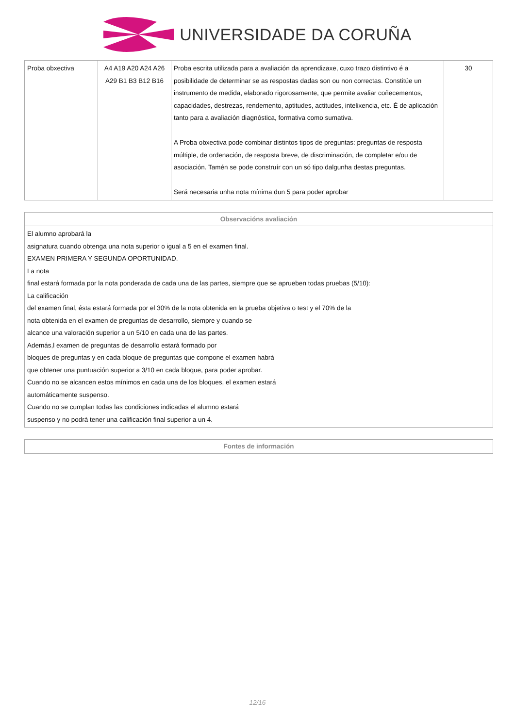UNIVERSIDADE DA CORUÑA
| Proba obxectiva | A4 A19 A20 A24 A26 A29 B1 B3 B12 B16 | Proba escrita utilizada para a avaliación da aprendizaxe, cuxo trazo distintivo é a posibilidade de determinar se as respostas dadas son ou non correctas. Constitúe un instrumento de medida, elaborado rigorosamente, que permite avaliar coñecementos, capacidades, destrezas, rendemento, aptitudes, actitudes, intelixencia, etc. É de aplicación tanto para a avaliación diagnóstica, formativa como sumativa. A Proba obxectiva pode combinar distintos tipos de preguntas: preguntas de resposta múltiple, de ordenación, de resposta breve, de discriminación, de completar e/ou de asociación. Tamén se pode construír con un só tipo dalgunha destas preguntas. Será necesaria unha nota mínima dun 5 para poder aprobar | 30 |
| Observacións avaliación |
| --- |
| El alumno aprobará la asignatura cuando obtenga una nota superior o igual a 5 en el examen final. EXAMEN PRIMERA Y SEGUNDA OPORTUNIDAD. La nota final estará formada por la nota ponderada de cada una de las partes, siempre que se aprueben todas pruebas (5/10): La calificación del examen final, ésta estará formada por el 30% de la nota obtenida en la prueba objetiva o test y el 70% de la nota obtenida en el examen de preguntas de desarrollo, siempre y cuando se alcance una valoración superior a un 5/10 en cada una de las partes. Además,l examen de preguntas de desarrollo estará formado por bloques de preguntas y en cada bloque de preguntas que compone el examen habrá que obtener una puntuación superior a 3/10 en cada bloque, para poder aprobar. Cuando no se alcancen estos mínimos en cada una de los bloques, el examen estará automáticamente suspenso. Cuando no se cumplan todas las condiciones indicadas el alumno estará suspenso y no podrá tener una calificación final superior a un 4. |
| Fontes de información |
| --- |
12/16